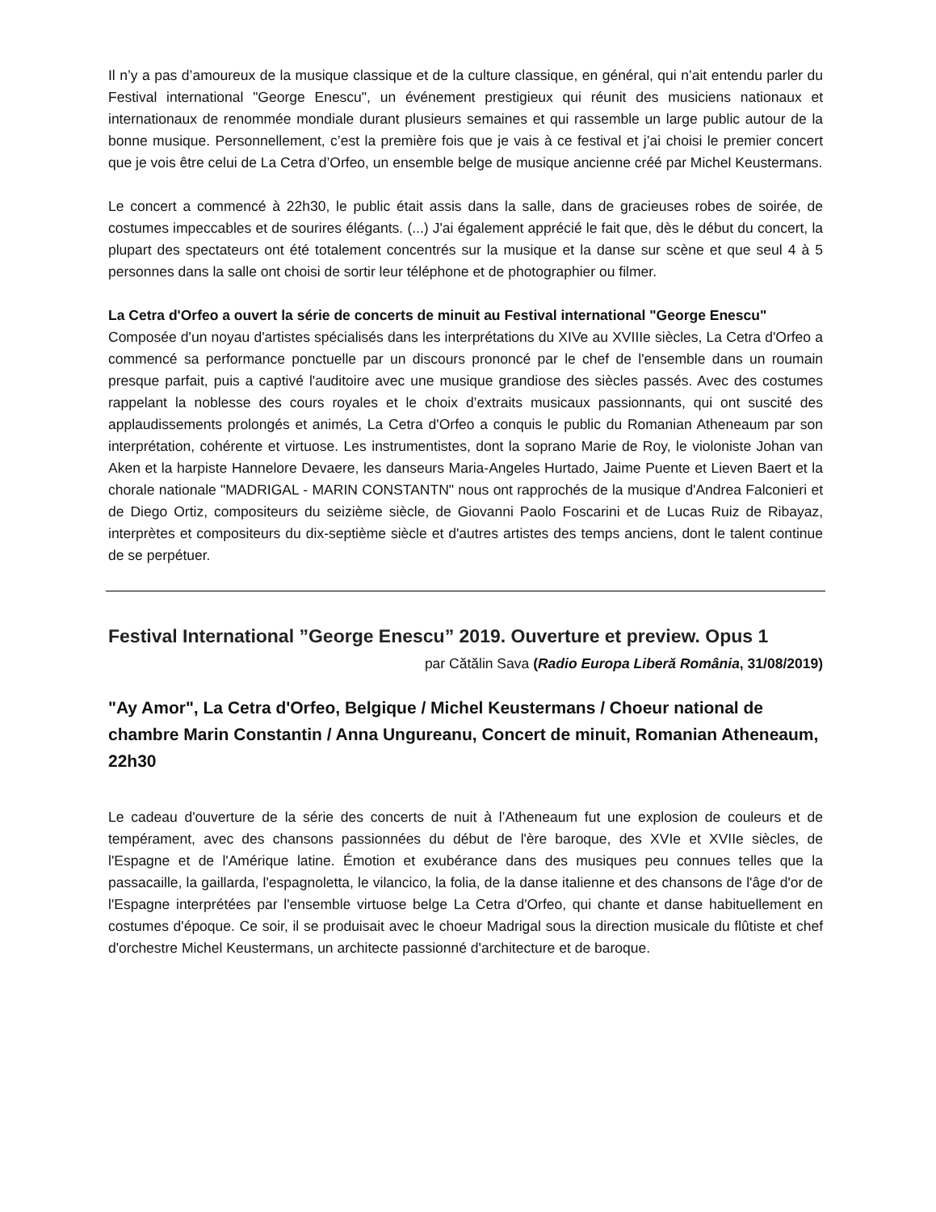Il n’y a pas d’amoureux de la musique classique et de la culture classique, en général, qui n’ait entendu parler du Festival international "George Enescu", un événement prestigieux qui réunit des musiciens nationaux et internationaux de renommée mondiale durant plusieurs semaines et qui rassemble un large public autour de la bonne musique. Personnellement, c’est la première fois que je vais à ce festival et j’ai choisi le premier concert que je vois être celui de La Cetra d’Orfeo, un ensemble belge de musique ancienne créé par Michel Keustermans.
Le concert a commencé à 22h30, le public était assis dans la salle, dans de gracieuses robes de soirée, de costumes impeccables et de sourires élégants. (...) J'ai également apprécié le fait que, dès le début du concert, la plupart des spectateurs ont été totalement concentrés sur la musique et la danse sur scène et que seul 4 à 5 personnes dans la salle ont choisi de sortir leur téléphone et de photographier ou filmer.
La Cetra d'Orfeo a ouvert la série de concerts de minuit au Festival international "George Enescu"
Composée d'un noyau d'artistes spécialisés dans les interprétations du XIVe au XVIIIe siècles, La Cetra d'Orfeo a commencé sa performance ponctuelle par un discours prononcé par le chef de l'ensemble dans un roumain presque parfait, puis a captivé l'auditoire avec une musique grandiose des siècles passés. Avec des costumes rappelant la noblesse des cours royales et le choix d’extraits musicaux passionnants, qui ont suscité des applaudissements prolongés et animés, La Cetra d'Orfeo a conquis le public du Romanian Atheneaum par son interprétation, cohérente et virtuose. Les instrumentistes, dont la soprano Marie de Roy, le violoniste Johan van Aken et la harpiste Hannelore Devaere, les danseurs Maria-Angeles Hurtado, Jaime Puente et Lieven Baert et la chorale nationale "MADRIGAL - MARIN CONSTANTN" nous ont rapprochés de la musique d'Andrea Falconieri et de Diego Ortiz, compositeurs du seizième siècle, de Giovanni Paolo Foscarini et de Lucas Ruiz de Ribayaz, interprètes et compositeurs du dix-septième siècle et d'autres artistes des temps anciens, dont le talent continue de se perpétuer.
Festival International ”George Enescu” 2019. Ouverture et preview. Opus 1
par Cătălin Sava (Radio Europa Liberă România, 31/08/2019)
"Ay Amor", La Cetra d'Orfeo, Belgique / Michel Keustermans / Choeur national de chambre Marin Constantin / Anna Ungureanu, Concert de minuit, Romanian Atheneaum, 22h30
Le cadeau d'ouverture de la série des concerts de nuit à l’Atheneaum fut une explosion de couleurs et de tempérament, avec des chansons passionnées du début de l'ère baroque, des XVIe et XVIIe siècles, de l'Espagne et de l'Amérique latine. Émotion et exubérance dans des musiques peu connues telles que la passacaille, la gaillarda, l'espagnoletta, le vilancico, la folia, de la danse italienne et des chansons de l'âge d'or de l'Espagne interprétées par l'ensemble virtuose belge La Cetra d'Orfeo, qui chante et danse habituellement en costumes d'époque. Ce soir, il se produisait avec le choeur Madrigal sous la direction musicale du flûtiste et chef d'orchestre Michel Keustermans, un architecte passionné d'architecture et de baroque.